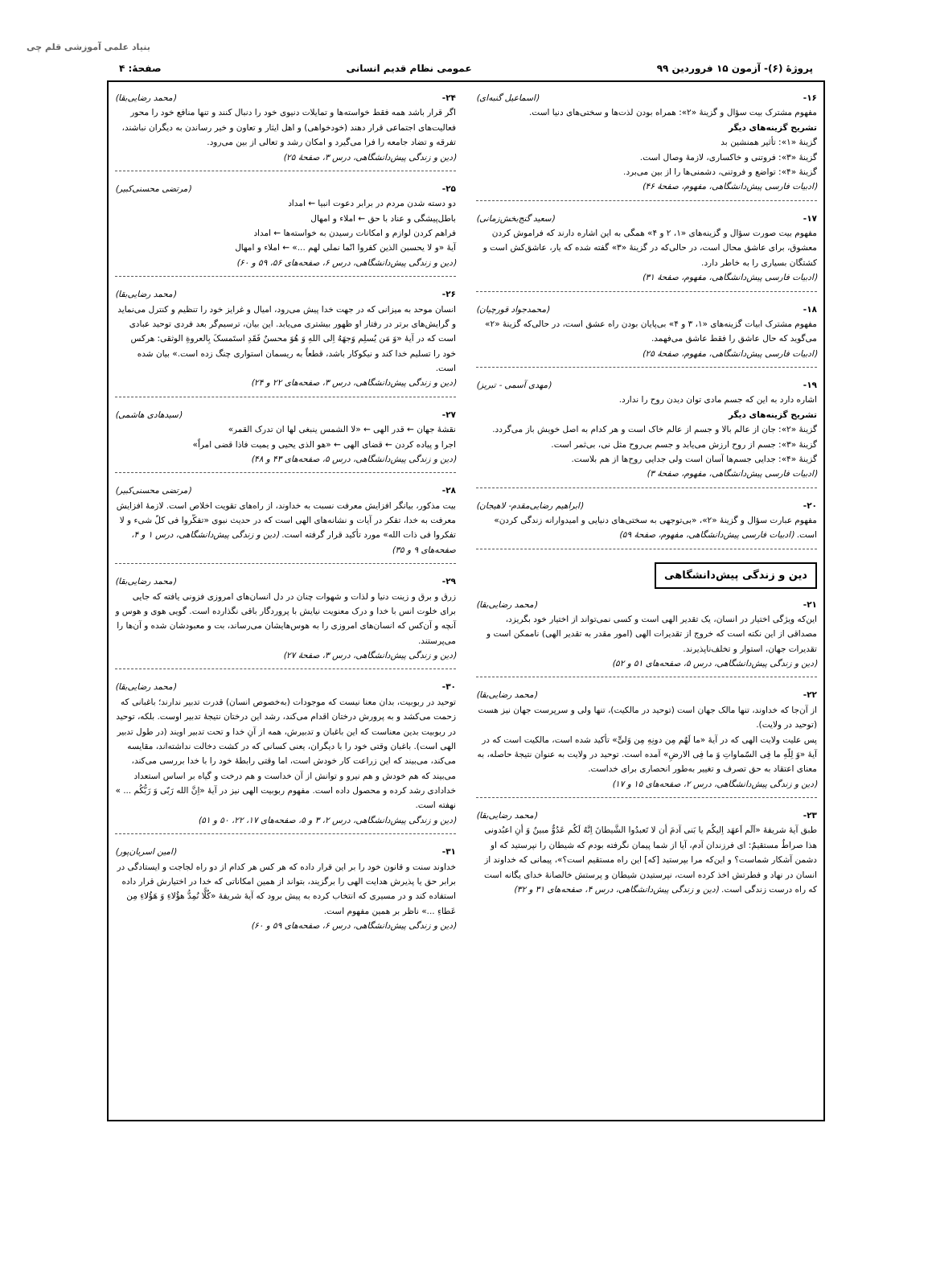پروژهٔ (۶)- آزمون ۱۵ فروردین ۹۹ عمومی نظام قدیم انسانی صفحهٔ: ۴
بنیاد علمی آموزشی قلم چی
۱۶- (اسماعیل گنبه‌ای)
مفهوم مشترک بیت سؤال و گزینهٔ «۲»: همراه بودن لذت‌ها و سختی‌های دنیا است.
تشریح گزینه‌های دیگر
گزینهٔ «۱»: تأثیر همنشین بد
گزینهٔ «۳»: فروتنی و خاکساری، لازمهٔ وصال است.
گزینهٔ «۴»: تواضع و فروتنی، دشمنی‌ها را از بین می‌برد.
(ادبیات فارسی پیش‌دانشگاهی، مفهوم، صفحهٔ ۴۶)
۱۷- (سعید گنج‌بخش‌زمانی)
مفهوم بیت صورت سؤال و گزینه‌های «۱، ۲ و ۴» همگی به این اشاره دارند که فراموش کردن معشوق، برای عاشق محال است، در حالی‌که در گزینهٔ «۳» گفته شده که یار، عاشق‌کش است و کشتگان بسیاری را به خاطر دارد.
(ادبیات فارسی پیش‌دانشگاهی، مفهوم، صفحهٔ ۳۱)
۱۸- (محمدجواد قورچیان)
مفهوم مشترک ابیات گزینه‌های «۱، ۳ و ۴» بی‌پایان بودن راه عشق است، در حالی‌که گزینهٔ «۲» می‌گوید که حال عاشق را فقط عاشق می‌فهمد.
(ادبیات فارسی پیش‌دانشگاهی، مفهوم، صفحهٔ ۲۵)
۱۹- (مهدی آسمی - تبریز)
اشاره دارد به این که جسم مادی توان دیدن روح را ندارد.
تشریح گزینه‌های دیگر
گزینهٔ «۲»: جان از عالم بالا و جسم از عالم خاک است و هر کدام به اصل خویش باز می‌گردد.
گزینهٔ «۳»: جسم از روح ارزش می‌یابد و جسم بی‌روح مثل نی، بی‌ثمر است.
گزینهٔ «۴»: جدایی جسم‌ها آسان است ولی جدایی روح‌ها از هم بلاست.
(ادبیات فارسی پیش‌دانشگاهی، مفهوم، صفحهٔ ۳)
۲۰- (ابراهیم رضایی‌مقدم- لاهیجان)
مفهوم عبارت سؤال و گزینهٔ «۲»، «بی‌توجهی به سختی‌های دنیایی و امیدوارانه زندگی کردن» است. (ادبیات فارسی پیش‌دانشگاهی، مفهوم، صفحهٔ ۵۹)
دین و زندگی پیش‌دانشگاهی
۲۱- (محمد رضایی‌بقا)
این‌که ویژگی اختیار در انسان، یک تقدیر الهی است و کسی نمی‌تواند از اختیار خود بگریزد، مصداقی از این نکته است که خروج از تقدیرات الهی (امور مقدر به تقدیر الهی) ناممکن است و تقدیرات جهان، استوار و تخلف‌ناپذیرند.
(دین و زندگی پیش‌دانشگاهی، درس ۵، صفحه‌های ۵۱ و ۵۲)
۲۲- (محمد رضایی‌بقا)
از آن‌جا که خداوند، تنها مالک جهان است (توحید در مالکیت)، تنها ولی و سرپرست جهان نیز هست (توحید در ولایت).
پس علیت ولایت الهی که در آیهٔ «ما لَهُم مِن دونِهِ مِن وَلیٍّ» تأکید شده است، مالکیت است که در آیهٔ «وَ لِلّهِ ما فِی السّماواتِ وَ ما فِی الارضِ» آمده است. توحید در ولایت به عنوان نتیجهٔ حاصله، به معنای اعتقاد به حق تصرف و تغییر به‌طور انحصاری برای خداست.
(دین و زندگی پیش‌دانشگاهی، درس ۲، صفحه‌های ۱۵ و ۱۷)
۲۳- (محمد رضایی‌بقا)
طبق آیهٔ شریفهٔ «اَلَم اَعهَد اِلیکُم یا بَنی آدمَ أن لا تَعبدُوا الشَّیطانَ اِنَّهُ لَکُم عَدُوٌّ مبینٌ وَ أنِ اعبُدونی هذا صراطٌ مستقیمٌ: ای فرزندان آدم، آیا از شما پیمان نگرفته بودم که شیطان را نپرستید که او دشمن آشکار شماست؟ و این‌که مرا بپرستید [که] این راه مستقیم است؟»، پیمانی که خداوند از انسان در نهاد و فطرتش اخذ کرده است، نپرستیدن شیطان و پرستش خالصانهٔ خدای یگانه است که راه درست زندگی است. (دین و زندگی پیش‌دانشگاهی، درس ۴، صفحه‌های ۳۱ و ۳۲)
۲۴- (محمد رضایی‌بقا)
اگر قرار باشد همه فقط خواسته‌ها و تمایلات دنیوی خود را دنبال کنند و تنها منافع خود را محور فعالیت‌های اجتماعی قرار دهند (خودخواهی) و اهل ایثار و تعاون و خیر رساندن به دیگران نباشند، تفرقه و تضاد جامعه را فرا می‌گیرد و امکان رشد و تعالی از بین می‌رود.
(دین و زندگی پیش‌دانشگاهی، درس ۳، صفحهٔ ۲۵)
۲۵- (مرتضی محسنی‌کبیر)
دو دسته شدن مردم در برابر دعوت انبیا ← امداد
باطل‌پیشگی و عناد با حق ← املاء و امهال
فراهم کردن لوازم و امکانات رسیدن به خواسته‌ها ← امداد
آیهٔ «و لا یحسبن الذین کفروا انّما نملی لهم ...» ← املاء و امهال
(دین و زندگی پیش‌دانشگاهی، درس ۶، صفحه‌های ۵۶، ۵۹ و ۶۰)
۲۶- (محمد رضایی‌بقا)
انسان موحد به میزانی که در جهت خدا پیش می‌رود، امیال و غرایز خود را تنظیم و کنترل می‌نماید و گرایش‌های برتر در رفتار او ظهور بیشتری می‌یابد. این بیان، ترسیم‌گر بعد فردی توحید عبادی است که در آیهٔ «وَ مَن یُسلِم وَجهَهُ اِلی اللهِ وَ هُوَ محسنٌ فَقَدِ استَمسکَ بِالعروةِ الوثقی: هرکس خود را تسلیم خدا کند و نیکوکار باشد، قطعاً به ریسمان استواری چنگ زده است.» بیان شده است.
(دین و زندگی پیش‌دانشگاهی، درس ۳، صفحه‌های ۲۲ و ۲۴)
۲۷- (سیدهادی هاشمی)
نقشهٔ جهان ← قدر الهی ← «لا الشمس ینبغی لها ان تدرک القمر»
اجرا و پیاده کردن ← قضای الهی ← «هو الذی یحیی و یمیت فاذا قضی امراً»
(دین و زندگی پیش‌دانشگاهی، درس ۵، صفحه‌های ۴۳ و ۴۸)
۲۸- (مرتضی محسنی‌کبیر)
بیت مذکور، بیانگر افزایش معرفت نسبت به خداوند، از راه‌های تقویت اخلاص است. لازمهٔ افزایش معرفت به خدا، تفکر در آیات و نشانه‌های الهی است که در حدیث نبوی «تفکّروا فی کلّ شیء و لا تفکروا فی ذات الله» مورد تأکید قرار گرفته است. (دین و زندگی پیش‌دانشگاهی، درس ۱ و ۴، صفحه‌های ۹ و ۳۵)
۲۹- (محمد رضایی‌بقا)
زرق و برق و زینت دنیا و لذات و شهوات چنان در دل انسان‌های امروزی فزونی یافته که جایی برای خلوت انس با خدا و درک معنویت نیایش با پروردگار باقی نگذارده است. گویی هوی و هوس و آنچه و آن‌کس که انسان‌های امروزی را به هوس‌هایشان می‌رساند، بت و معبودشان شده و آن‌ها را می‌پرستند.
(دین و زندگی پیش‌دانشگاهی، درس ۳، صفحهٔ ۲۷)
۳۰- (محمد رضایی‌بقا)
توحید در ربوبیت، بدان معنا نیست که موجودات (به‌خصوص انسان) قدرت تدبیر ندارند؛ باغبانی که زحمت می‌کشد و به پرورش درختان اقدام می‌کند، رشد این درختان نتیجهٔ تدبیر اوست. بلکه، توحید در ربوبیت بدین معناست که این باغبان و تدبیرش، همه از آنِ خدا و تحت تدبیر اویند (در طول تدبیر الهی است). باغبان وقتی خود را با دیگران، یعنی کسانی که در کشت دخالت نداشته‌اند، مقایسه می‌کند، می‌بیند که این زراعت کار خودش است، اما وقتی رابطهٔ خود را با خدا بررسی می‌کند، می‌بیند که هم خودش و هم نیرو و توانش از آن خداست و هم درخت و گیاه بر اساس استعداد خدادادی رشد کرده و محصول داده است. مفهوم ربوبیت الهی نیز در آیهٔ «اِنَّ الله رَبّی وَ رَبُّکُم ... » نهفته است.
(دین و زندگی پیش‌دانشگاهی، درس ۲، ۳ و ۵، صفحه‌های ۱۷، ۲۲، ۵۰ و ۵۱)
۳۱- (امین اسریان‌پور)
خداوند سنت و قانون خود را بر این قرار داده که هر کس هر کدام از دو راه لجاجت و ایستادگی در برابر حق یا پذیرش هدایت الهی را برگزیند، بتواند از همین امکاناتی که خدا در اختیارش قرار داده استفاده کند و در مسیری که انتخاب کرده به پیش برود که آیهٔ شریفهٔ «کُلًّا نُمِدُّ هؤُلاءِ وَ هَؤُلاءِ مِن عَطاءِ ...» ناظر بر همین مفهوم است.
(دین و زندگی پیش‌دانشگاهی، درس ۶، صفحه‌های ۵۹ و ۶۰)